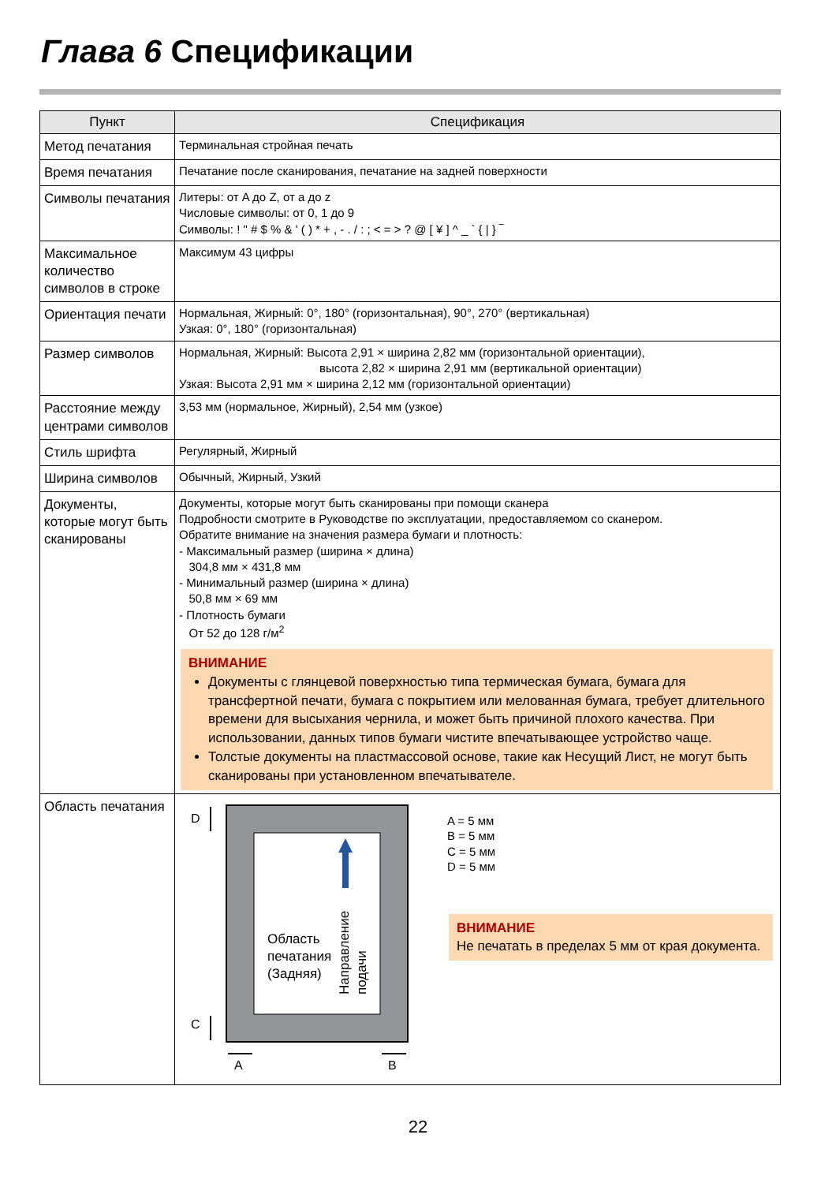Глава 6 Спецификации
| Пункт | Спецификация |
| --- | --- |
| Метод печатания | Терминальная стройная печать |
| Время печатания | Печатание после сканирования, печатание на задней поверхности |
| Символы печатания | Литеры: от A до Z, от a до z Числовые символы: от 0, 1 до 9 Символы: ! " # $ % & ' ( ) * + , - . / : ; < = > ? @ [ ¥ ] ^ _ ` { / } ‾ |
| Максимальное количество символов в строке | Максимум 43 цифры |
| Ориентация печати | Нормальная, Жирный: 0°, 180° (горизонтальная), 90°, 270° (вертикальная) Узкая: 0°, 180° (горизонтальная) |
| Размер символов | Нормальная, Жирный: Высота 2,91 × ширина 2,82 мм (горизонтальной ориентации), высота 2,82 × ширина 2,91 мм (вертикальной ориентации) Узкая: Высота 2,91 мм × ширина 2,12 мм (горизонтальной ориентации) |
| Расстояние между центрами символов | 3,53 мм (нормальное, Жирный), 2,54 мм (узкое) |
| Стиль шрифта | Регулярный, Жирный |
| Ширина символов | Обычный, Жирный, Узкий |
| Документы, которые могут быть сканированы | Документы, которые могут быть сканированы при помощи сканера Подробности смотрите в Руководстве по эксплуатации, предоставляемом со сканером. Обратите внимание на значения размера бумаги и плотность: - Максимальный размер (ширина × длина) 304,8 мм × 431,8 мм - Минимальный размер (ширина × длина) 50,8 мм × 69 мм - Плотность бумаги От 52 до 128 г/м<sup>2</sup> ВНИМАНИЕ Документы с глянцевой поверхностью типа термическая бумага, бумага для трансфертной печати, бумага с покрытием или мелованная бумага, требует длительного времени для высыхания чернила, и может быть причиной плохого качества. При использовании, данных типов бумаги чистите впечатывающее устройство чаще. Толстые документы на пластмассовой основе, такие как Несущий Лист, не могут быть сканированы при установленном впечатывателе. |
| Область печатания | Область печатания (Задняя) Направление подачи D C A B A = 5 мм B = 5 мм C = 5 мм D = 5 мм ВНИМАНИЕ Не печатать в пределах 5 мм от края документа. |
22